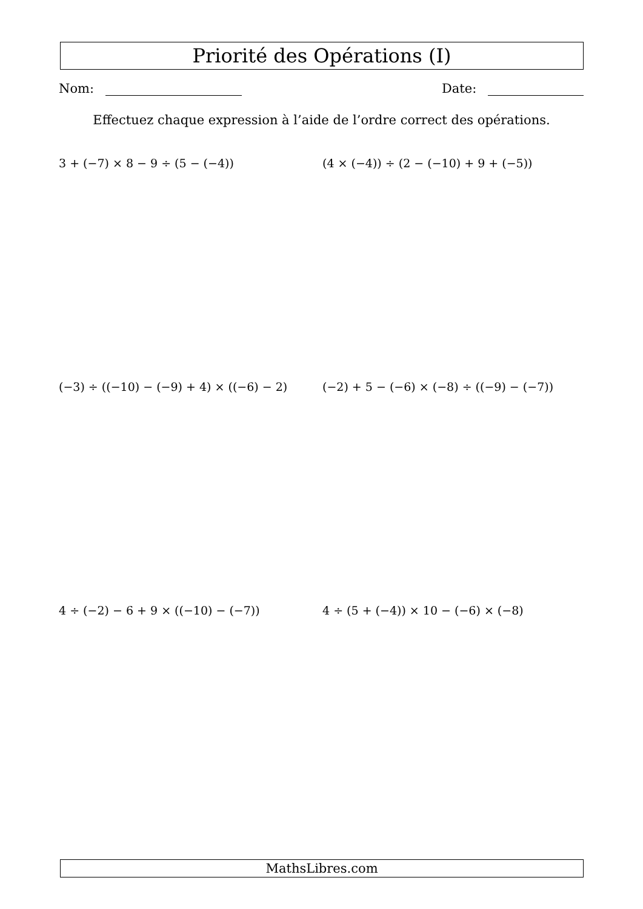Priorité des Opérations (I)
Nom: Date:
Effectuez chaque expression à l’aide de l’ordre correct des opérations.
3 + (−7) × 8 − 9 ÷ (5 − (−4)) (4 × (−4)) ÷ (2 − (−10) + 9 + (−5))
(−3) ÷ ((−10) − (−9) + 4) × ((−6) − 2) (−2) + 5 − (−6) × (−8) ÷ ((−9) − (−7))
4 ÷ (−2) − 6 + 9 × ((−10) − (−7)) 4 ÷ (5 + (−4)) × 10 − (−6) × (−8)
MathsLibres.com